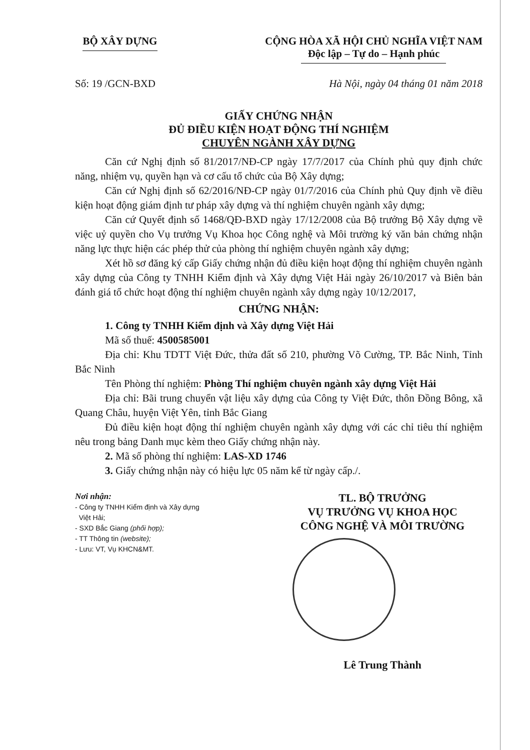BỘ XÂY DỰNG CỘNG HÒA XÃ HỘI CHỦ NGHĨA VIỆT NAM
Độc lập – Tự do – Hạnh phúc
Số: 19 /GCN-BXD Hà Nội, ngày 04 tháng 01 năm 2018
GIẤY CHỨNG NHẬN
ĐỦ ĐIỀU KIỆN HOẠT ĐỘNG THÍ NGHIỆM
CHUYÊN NGÀNH XÂY DỰNG
Căn cứ Nghị định số 81/2017/NĐ-CP ngày 17/7/2017 của Chính phủ quy định chức năng, nhiệm vụ, quyền hạn và cơ cấu tổ chức của Bộ Xây dựng;
Căn cứ Nghị định số 62/2016/NĐ-CP ngày 01/7/2016 của Chính phủ Quy định về điều kiện hoạt động giám định tư pháp xây dựng và thí nghiệm chuyên ngành xây dựng;
Căn cứ Quyết định số 1468/QĐ-BXD ngày 17/12/2008 của Bộ trưởng Bộ Xây dựng về việc uỷ quyền cho Vụ trưởng Vụ Khoa học Công nghệ và Môi trường ký văn bản chứng nhận năng lực thực hiện các phép thử của phòng thí nghiệm chuyên ngành xây dựng;
Xét hồ sơ đăng ký cấp Giấy chứng nhận đủ điều kiện hoạt động thí nghiệm chuyên ngành xây dựng của Công ty TNHH Kiểm định và Xây dựng Việt Hải ngày 26/10/2017 và Biên bản đánh giá tổ chức hoạt động thí nghiệm chuyên ngành xây dựng ngày 10/12/2017,
CHỨNG NHẬN:
1. Công ty TNHH Kiểm định và Xây dựng Việt Hải
Mã số thuế: 4500585001
Địa chỉ: Khu TDTT Việt Đức, thửa đất số 210, phường Võ Cường, TP. Bắc Ninh, Tỉnh Bắc Ninh
Tên Phòng thí nghiệm: Phòng Thí nghiệm chuyên ngành xây dựng Việt Hải
Địa chỉ: Bãi trung chuyển vật liệu xây dựng của Công ty Việt Đức, thôn Đồng Bông, xã Quang Châu, huyện Việt Yên, tỉnh Bắc Giang
Đủ điều kiện hoạt động thí nghiệm chuyên ngành xây dựng với các chỉ tiêu thí nghiệm nêu trong bảng Danh mục kèm theo Giấy chứng nhận này.
2. Mã số phòng thí nghiệm: LAS-XD 1746
3. Giấy chứng nhận này có hiệu lực 05 năm kể từ ngày cấp./.
Nơi nhận:
- Công ty TNHH Kiểm định và Xây dựng
Việt Hải;
- SXD Bắc Giang (phối hợp);
- TT Thông tin (website);
- Lưu: VT, Vụ KHCN&MT.
TL. BỘ TRƯỞNG
VỤ TRƯỞNG VỤ KHOA HỌC
CÔNG NGHỆ VÀ MÔI TRƯỜNG
Lê Trung Thành